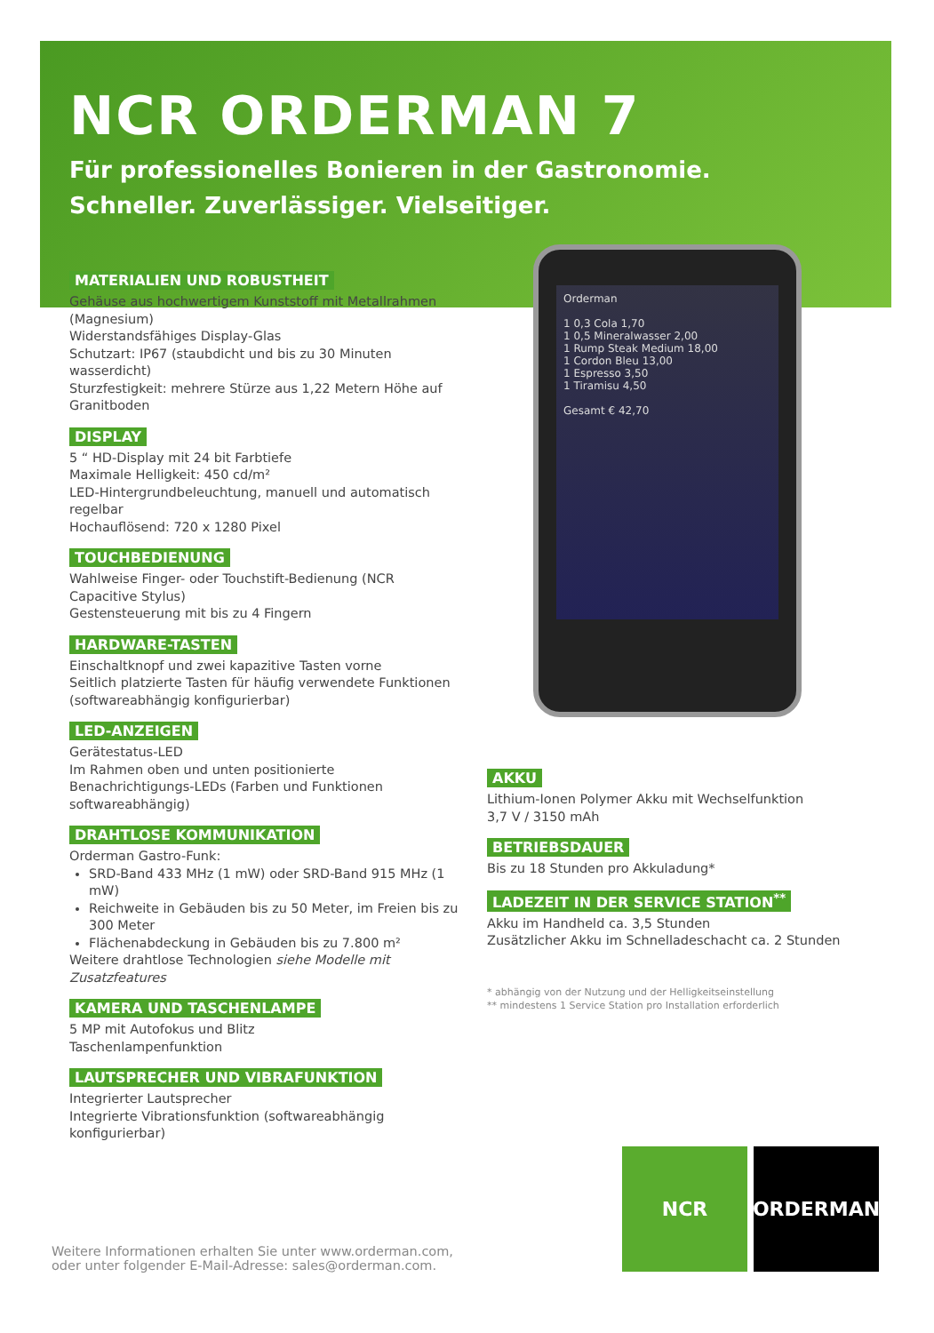NCR ORDERMAN 7
Für professionelles Bonieren in der Gastronomie.
Schneller. Zuverlässiger. Vielseitiger.
Orderman
1 0,3 Cola 1,70
1 0,5 Mineralwasser 2,00
1 Rump Steak Medium 18,00
1 Cordon Bleu 13,00
1 Espresso 3,50
1 Tiramisu 4,50
Gesamt € 42,70
MATERIALIEN UND ROBUSTHEIT
Gehäuse aus hochwertigem Kunststoff mit Metallrahmen (Magnesium)
Widerstandsfähiges Display-Glas
Schutzart: IP67 (staubdicht und bis zu 30 Minuten wasserdicht)
Sturzfestigkeit: mehrere Stürze aus 1,22 Metern Höhe auf Granitboden
DISPLAY
5 “ HD-Display mit 24 bit Farbtiefe
Maximale Helligkeit: 450 cd/m²
LED-Hintergrundbeleuchtung, manuell und automatisch regelbar
Hochauflösend: 720 x 1280 Pixel
TOUCHBEDIENUNG
Wahlweise Finger- oder Touchstift-Bedienung (NCR Capacitive Stylus)
Gestensteuerung mit bis zu 4 Fingern
HARDWARE-TASTEN
Einschaltknopf und zwei kapazitive Tasten vorne
Seitlich platzierte Tasten für häufig verwendete Funktionen (softwareabhängig konfigurierbar)
LED-ANZEIGEN
Gerätestatus-LED
Im Rahmen oben und unten positionierte Benachrichtigungs-LEDs (Farben und Funktionen softwareabhängig)
DRAHTLOSE KOMMUNIKATION
Orderman Gastro-Funk:
SRD-Band 433 MHz (1 mW) oder SRD-Band 915 MHz (1 mW)
Reichweite in Gebäuden bis zu 50 Meter, im Freien bis zu 300 Meter
Flächenabdeckung in Gebäuden bis zu 7.800 m²
Weitere drahtlose Technologien siehe Modelle mit Zusatzfeatures
KAMERA UND TASCHENLAMPE
5 MP mit Autofokus und Blitz
Taschenlampenfunktion
LAUTSPRECHER UND VIBRAFUNKTION
Integrierter Lautsprecher
Integrierte Vibrationsfunktion (softwareabhängig konfigurierbar)
AKKU
Lithium-Ionen Polymer Akku mit Wechselfunktion
3,7 V / 3150 mAh
BETRIEBSDAUER
Bis zu 18 Stunden pro Akkuladung*
LADEZEIT IN DER SERVICE STATION<sup>**</sup>
Akku im Handheld ca. 3,5 Stunden
Zusätzlicher Akku im Schnelladeschacht ca. 2 Stunden
* abhängig von der Nutzung und der Helligkeitseinstellung
** mindestens 1 Service Station pro Installation erforderlich
Weitere Informationen erhalten Sie unter www.orderman.com,
oder unter folgender E-Mail-Adresse: sales@orderman.com.
NCR ORDERMAN